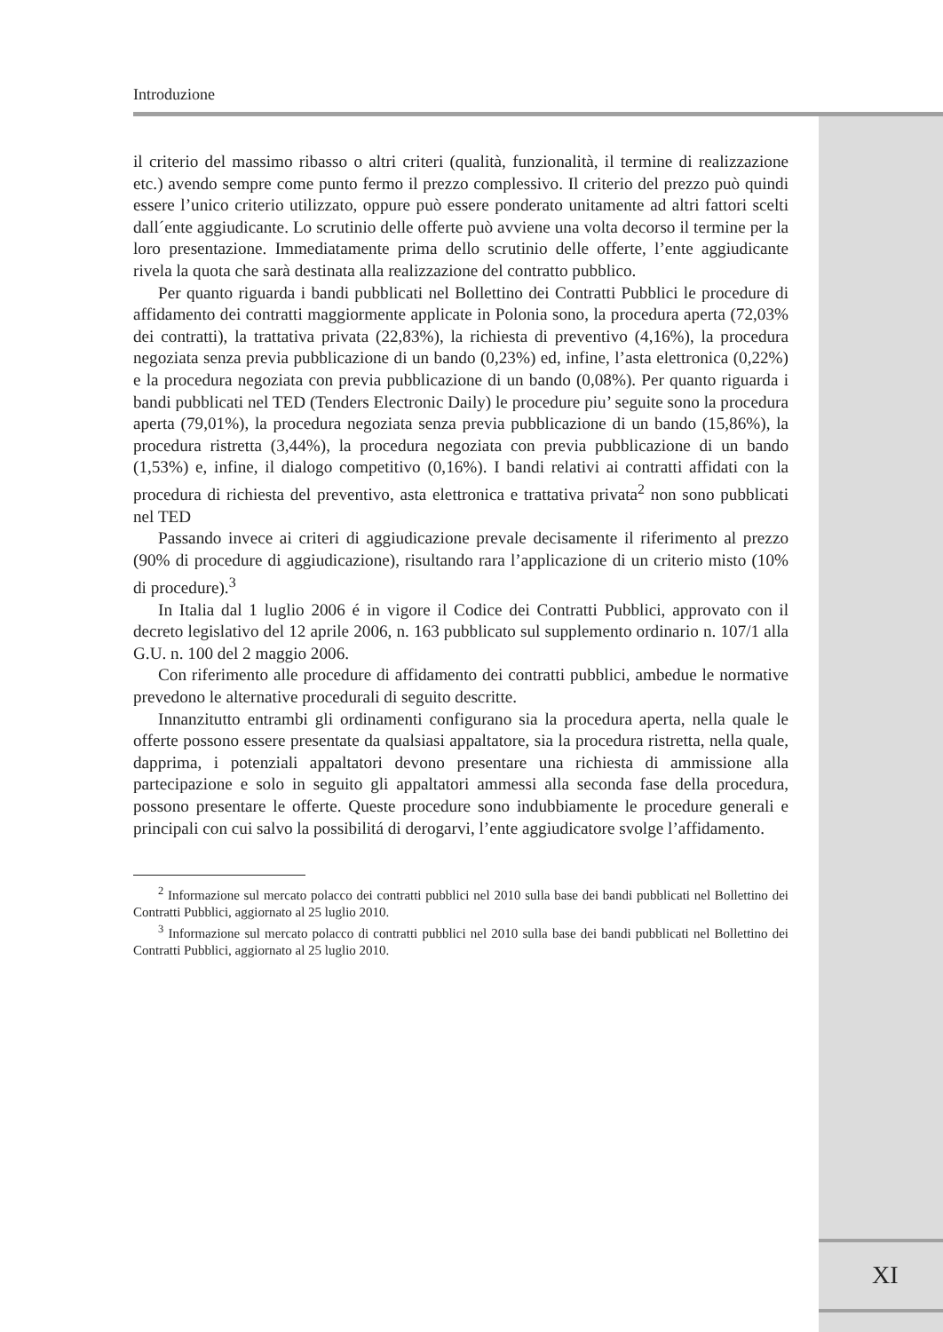Introduzione
il criterio del massimo ribasso o altri criteri (qualità, funzionalità, il termine di realizzazione etc.) avendo sempre come punto fermo il prezzo complessivo. Il criterio del prezzo può quindi essere l’unico criterio utilizzato, oppure può essere ponderato unitamente ad altri fattori scelti dall´ente aggiudicante. Lo scrutinio delle offerte può avviene una volta decorso il termine per la loro presentazione. Immediatamente prima dello scrutinio delle offerte, l’ente aggiudicante rivela la quota che sarà destinata alla realizzazione del contratto pubblico.
Per quanto riguarda i bandi pubblicati nel Bollettino dei Contratti Pubblici le procedure di affidamento dei contratti maggiormente applicate in Polonia sono, la procedura aperta (72,03% dei contratti), la trattativa privata (22,83%), la richiesta di preventivo (4,16%), la procedura negoziata senza previa pubblicazione di un bando (0,23%) ed, infine, l’asta elettronica (0,22%) e la procedura negoziata con previa pubblicazione di un bando (0,08%). Per quanto riguarda i bandi pubblicati nel TED (Tenders Electronic Daily) le procedure piu’ seguite sono la procedura aperta (79,01%), la procedura negoziata senza previa pubblicazione di un bando (15,86%), la procedura ristretta (3,44%), la procedura negoziata con previa pubblicazione di un bando (1,53%) e, infine, il dialogo competitivo (0,16%). I bandi relativi ai contratti affidati con la procedura di richiesta del preventivo, asta elettronica e trattativa privata<sup>2</sup> non sono pubblicati nel TED
Passando invece ai criteri di aggiudicazione prevale decisamente il riferimento al prezzo (90% di procedure di aggiudicazione), risultando rara l’applicazione di un criterio misto (10% di procedure).<sup>3</sup>
In Italia dal 1 luglio 2006 é in vigore il Codice dei Contratti Pubblici, approvato con il decreto legislativo del 12 aprile 2006, n. 163 pubblicato sul supplemento ordinario n. 107/1 alla G.U. n. 100 del 2 maggio 2006.
Con riferimento alle procedure di affidamento dei contratti pubblici, ambedue le normative prevedono le alternative procedurali di seguito descritte.
Innanzitutto entrambi gli ordinamenti configurano sia la procedura aperta, nella quale le offerte possono essere presentate da qualsiasi appaltatore, sia la procedura ristretta, nella quale, dapprima, i potenziali appaltatori devono presentare una richiesta di ammissione alla partecipazione e solo in seguito gli appaltatori ammessi alla seconda fase della procedura, possono presentare le offerte. Queste procedure sono indubbiamente le procedure generali e principali con cui salvo la possibilitá di derogarvi, l’ente aggiudicatore svolge l’affidamento.
<sup>2</sup> Informazione sul mercato polacco dei contratti pubblici nel 2010 sulla base dei bandi pubblicati nel Bollettino dei Contratti Pubblici, aggiornato al 25 luglio 2010.
<sup>3</sup> Informazione sul mercato polacco di contratti pubblici nel 2010 sulla base dei bandi pubblicati nel Bollettino dei Contratti Pubblici, aggiornato al 25 luglio 2010.
XI